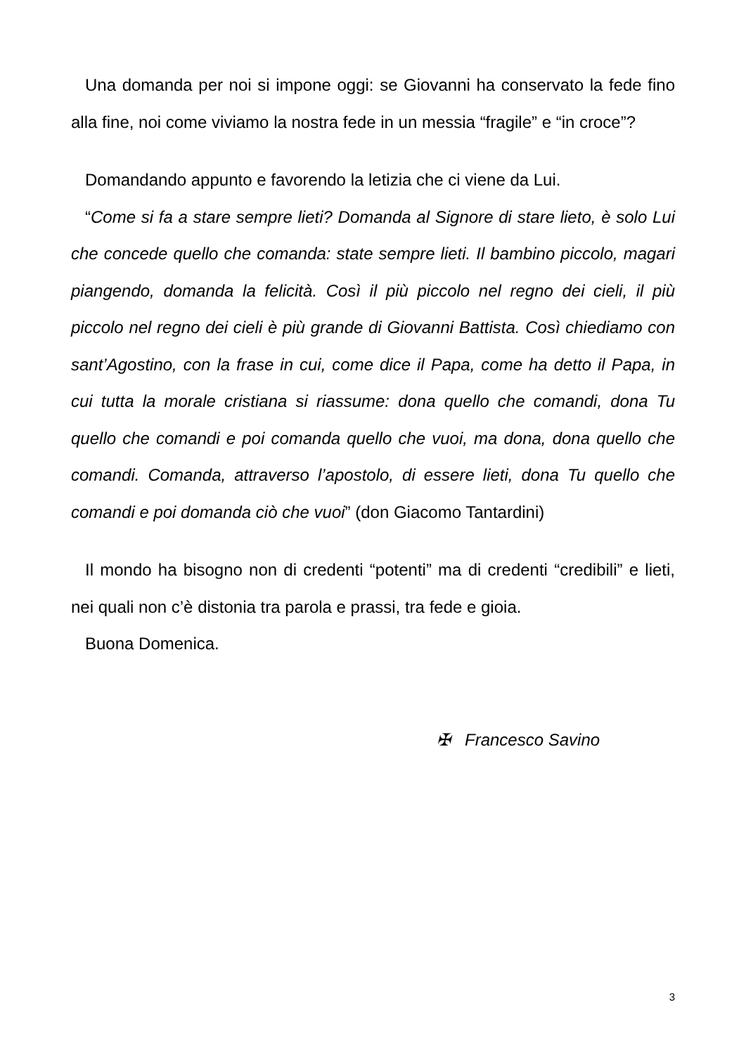Una domanda per noi si impone oggi: se Giovanni ha conservato la fede fino alla fine, noi come viviamo la nostra fede in un messia “fragile” e “in croce”?
Domandando appunto e favorendo la letizia che ci viene da Lui.
“Come si fa a stare sempre lieti? Domanda al Signore di stare lieto, è solo Lui che concede quello che comanda: state sempre lieti. Il bambino piccolo, magari piangendo, domanda la felicità. Così il più piccolo nel regno dei cieli, il più piccolo nel regno dei cieli è più grande di Giovanni Battista. Così chiediamo con sant’Agostino, con la frase in cui, come dice il Papa, come ha detto il Papa, in cui tutta la morale cristiana si riassume: dona quello che comandi, dona Tu quello che comandi e poi comanda quello che vuoi, ma dona, dona quello che comandi. Comanda, attraverso l’apostolo, di essere lieti, dona Tu quello che comandi e poi domanda ciò che vuoi” (don Giacomo Tantardini)
Il mondo ha bisogno non di credenti “potenti” ma di credenti “credibili” e lieti, nei quali non c’è distonia tra parola e prassi, tra fede e gioia.
Buona Domenica.
✠ Francesco Savino
3